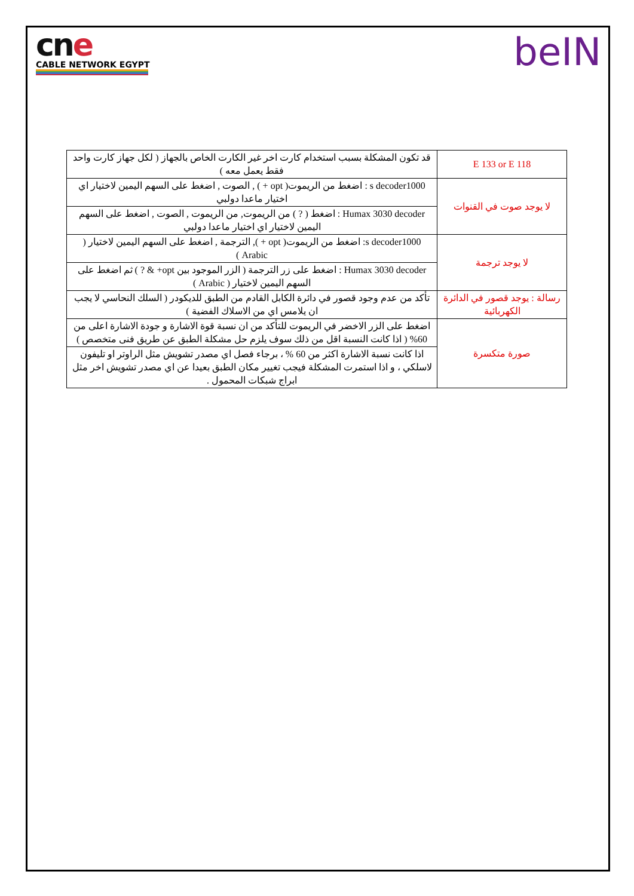cne
CABLE NETWORK EGYPT
beIN
| E 133 or E 118 | قد تكون المشكلة بسبب استخدام كارت اخر غير الكارت الخاص بالجهاز ( لكل جهاز كارت واحد فقط يعمل معه ) |
| لا يوجد صوت في القنوات | s decoder1000 : اضغط من الريموت( opt + ) , الصوت , اضغط على السهم اليمين لاختيار اي اختيار ماعدا دولبي |
| | Humax 3030 decoder : اضغط ( ? ) من الريموت, من الريموت , الصوت , اضغط على السهم اليمين لاختيار اي اختيار ماعدا دولبي |
| لا يوجد ترجمة | s decoder1000: اضغط من الريموت( opt + ), الترجمة , اضغط على السهم اليمين لاختيار ( Arabic ) |
| | Humax 3030 decoder : اضغط على زر الترجمة ( الزر الموجود بين opt+ & ? ) ثم اضغط على السهم اليمين لاختيار ( Arabic ) |
| رسالة : يوجد قصور في الدائرة الكهربائية | تأكد من عدم وجود قصور في دائرة الكابل القادم من الطبق للديكودر ( السلك النحاسي لا يجب ان يلامس اي من الاسلاك الفضية ) |
| صورة متكسرة | اضغط على الزر الاخضر في الريموت للتأكد من ان نسبة قوة الاشارة و جودة الاشارة اعلى من 60% ( اذا كانت النسبة اقل من ذلك سوف يلزم حل مشكلة الطبق عن طريق فنى متخصص ) |
| | اذا كانت نسبة الاشارة اكثر من 60 % ، برجاء فصل اي مصدر تشويش مثل الراوتر او تليفون لاسلكي ، و اذا استمرت المشكلة فيجب تغيير مكان الطبق بعيدا عن اي مصدر تشويش اخر مثل ابراج شبكات المحمول . |